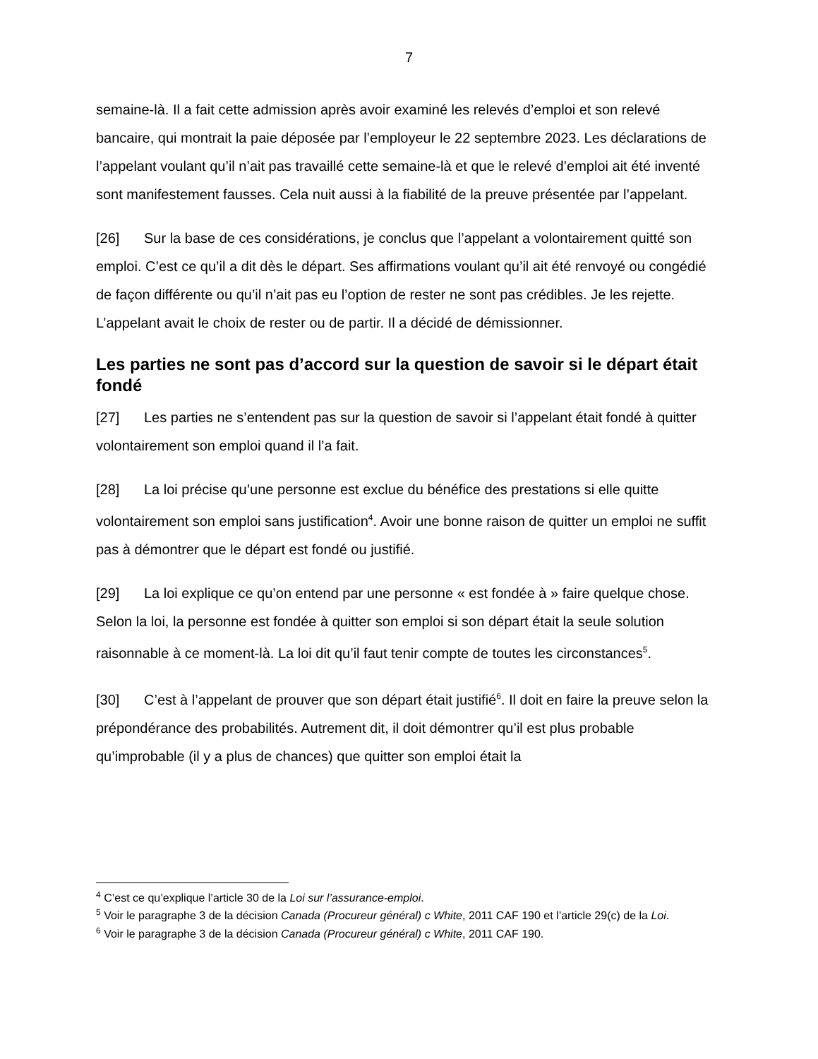7
semaine-là. Il a fait cette admission après avoir examiné les relevés d’emploi et son relevé bancaire, qui montrait la paie déposée par l’employeur le 22 septembre 2023. Les déclarations de l’appelant voulant qu’il n’ait pas travaillé cette semaine-là et que le relevé d’emploi ait été inventé sont manifestement fausses. Cela nuit aussi à la fiabilité de la preuve présentée par l’appelant.
[26] Sur la base de ces considérations, je conclus que l’appelant a volontairement quitté son emploi. C’est ce qu’il a dit dès le départ. Ses affirmations voulant qu’il ait été renvoyé ou congédié de façon différente ou qu’il n’ait pas eu l’option de rester ne sont pas crédibles. Je les rejette. L’appelant avait le choix de rester ou de partir. Il a décidé de démissionner.
Les parties ne sont pas d’accord sur la question de savoir si le départ était fondé
[27] Les parties ne s’entendent pas sur la question de savoir si l’appelant était fondé à quitter volontairement son emploi quand il l’a fait.
[28] La loi précise qu’une personne est exclue du bénéfice des prestations si elle quitte volontairement son emploi sans justification<sup>4</sup>. Avoir une bonne raison de quitter un emploi ne suffit pas à démontrer que le départ est fondé ou justifié.
[29] La loi explique ce qu’on entend par une personne « est fondée à » faire quelque chose. Selon la loi, la personne est fondée à quitter son emploi si son départ était la seule solution raisonnable à ce moment-là. La loi dit qu’il faut tenir compte de toutes les circonstances<sup>5</sup>.
[30] C’est à l’appelant de prouver que son départ était justifié<sup>6</sup>. Il doit en faire la preuve selon la prépondérance des probabilités. Autrement dit, il doit démontrer qu’il est plus probable qu’improbable (il y a plus de chances) que quitter son emploi était la
<sup>4</sup> C’est ce qu’explique l’article 30 de la Loi sur l’assurance-emploi.
<sup>5</sup> Voir le paragraphe 3 de la décision Canada (Procureur général) c White, 2011 CAF 190 et l’article 29(c) de la Loi.
<sup>6</sup> Voir le paragraphe 3 de la décision Canada (Procureur général) c White, 2011 CAF 190.